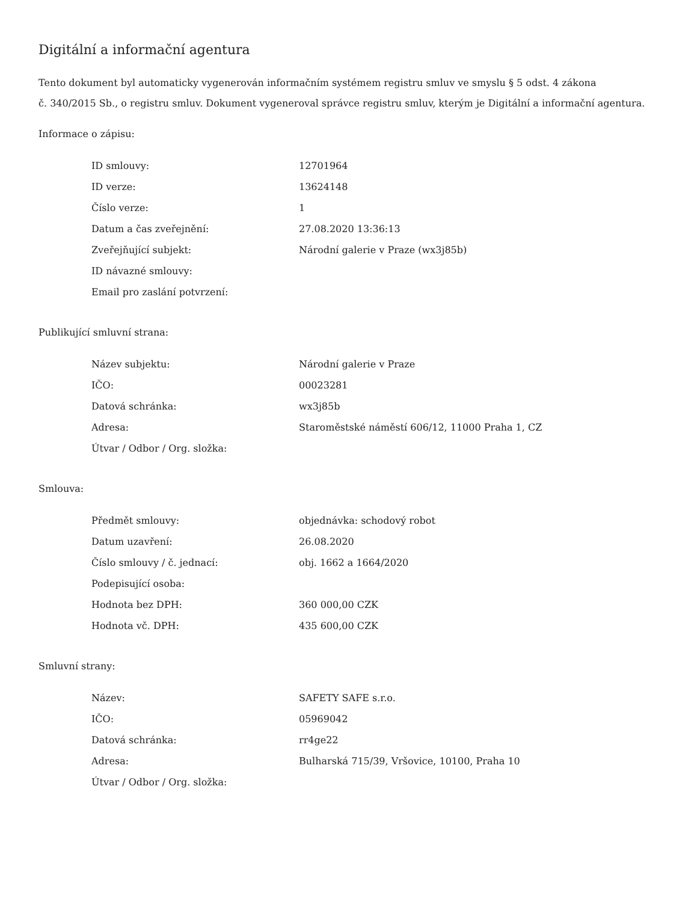Digitální a informační agentura
Tento dokument byl automaticky vygenerován informačním systémem registru smluv ve smyslu § 5 odst. 4 zákona
č. 340/2015 Sb., o registru smluv. Dokument vygeneroval správce registru smluv, kterým je Digitální a informační agentura.
Informace o zápisu:
| ID smlouvy: | 12701964 |
| ID verze: | 13624148 |
| Číslo verze: | 1 |
| Datum a čas zveřejnění: | 27.08.2020 13:36:13 |
| Zveřejňující subjekt: | Národní galerie v Praze (wx3j85b) |
| ID návazné smlouvy: | |
| Email pro zaslání potvrzení: | |
Publikující smluvní strana:
| Název subjektu: | Národní galerie v Praze |
| IČO: | 00023281 |
| Datová schránka: | wx3j85b |
| Adresa: | Staroměstské náměstí 606/12, 11000 Praha 1, CZ |
| Útvar / Odbor / Org. složka: | |
Smlouva:
| Předmět smlouvy: | objednávka: schodový robot |
| Datum uzavření: | 26.08.2020 |
| Číslo smlouvy / č. jednací: | obj. 1662 a 1664/2020 |
| Podepisující osoba: | |
| Hodnota bez DPH: | 360 000,00 CZK |
| Hodnota vč. DPH: | 435 600,00 CZK |
Smluvní strany:
| Název: | SAFETY SAFE s.r.o. |
| IČO: | 05969042 |
| Datová schránka: | rr4ge22 |
| Adresa: | Bulharská 715/39, Vršovice, 10100, Praha 10 |
| Útvar / Odbor / Org. složka: | |